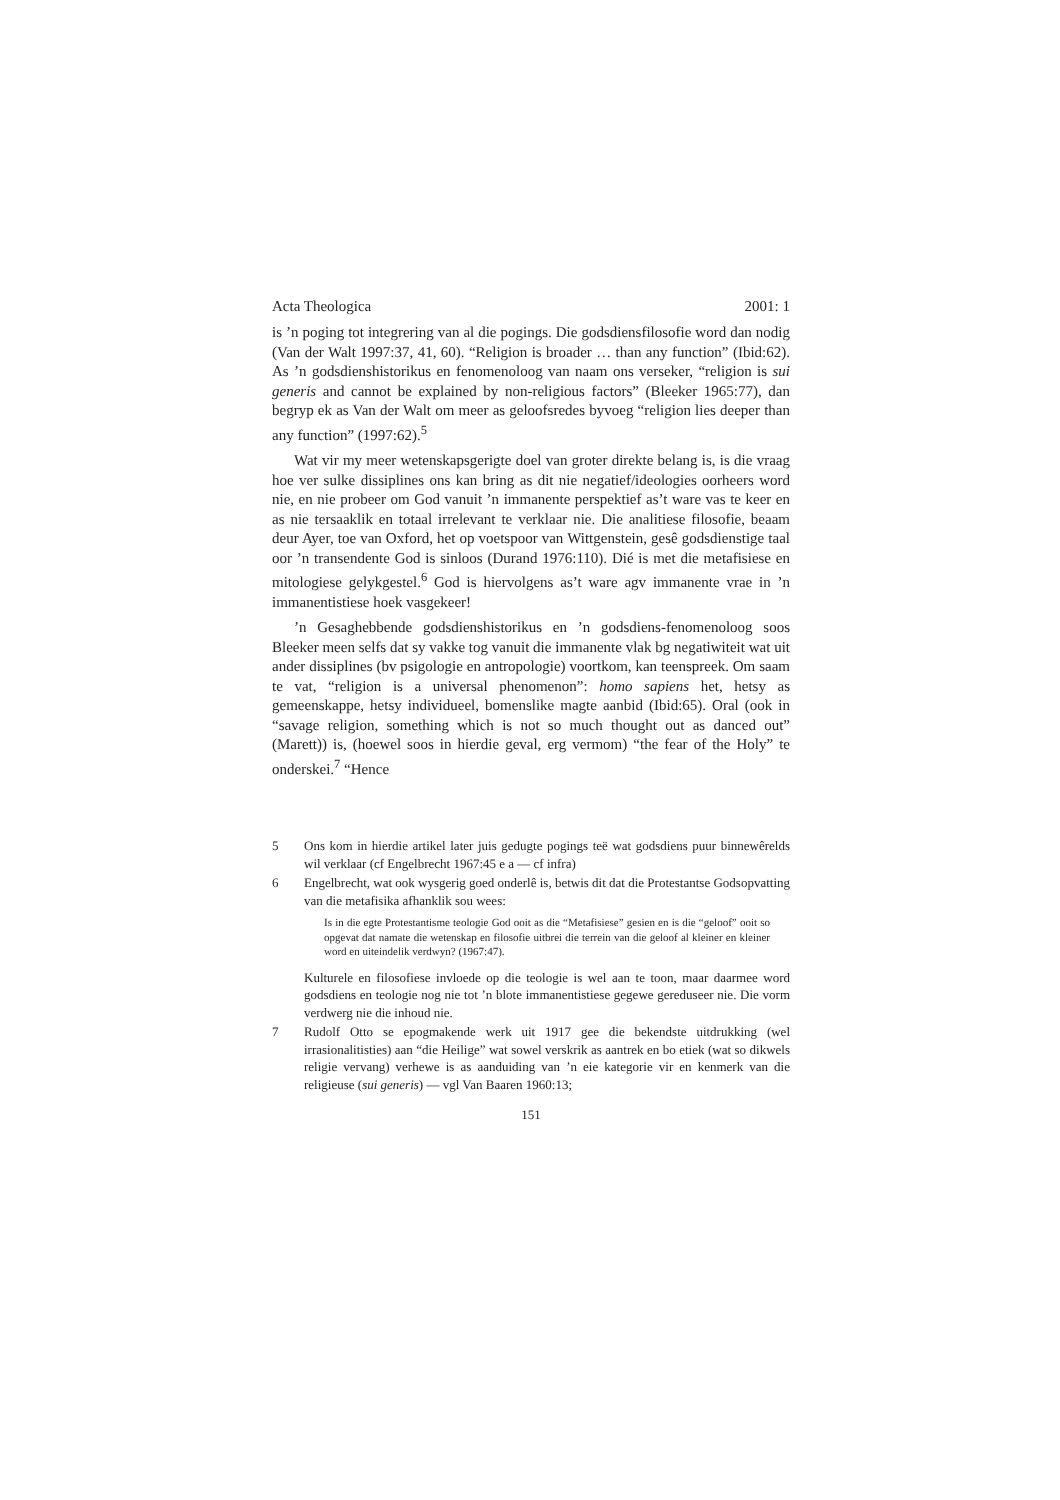Acta Theologica 2001: 1
is ’n poging tot integrering van al die pogings. Die godsdiensfilosofie word dan nodig (Van der Walt 1997:37, 41, 60). “Religion is broader … than any function” (Ibid:62). As ’n godsdienshistorikus en fenomenoloog van naam ons verseker, “religion is sui generis and cannot be explained by non-religious factors” (Bleeker 1965:77), dan begryp ek as Van der Walt om meer as geloofsredes byvoeg “religion lies deeper than any function” (1997:62).<sup>5</sup>
Wat vir my meer wetenskapsgerigte doel van groter direkte belang is, is die vraag hoe ver sulke dissiplines ons kan bring as dit nie negatief/ideologies oorheers word nie, en nie probeer om God vanuit ’n immanente perspektief as’t ware vas te keer en as nie tersaaklik en totaal irrelevant te verklaar nie. Die analitiese filosofie, beaam deur Ayer, toe van Oxford, het op voetspoor van Wittgenstein, gesê godsdienstige taal oor ’n transendente God is sinloos (Durand 1976:110). Dié is met die metafisiese en mitologiese gelykgestel.<sup>6</sup> God is hiervolgens as’t ware agv immanente vrae in ’n immanentistiese hoek vasgekeer!
’n Gesaghebbende godsdienshistorikus en ’n godsdiens-fenomenoloog soos Bleeker meen selfs dat sy vakke tog vanuit die immanente vlak bg negatiwiteit wat uit ander dissiplines (bv psigologie en antropologie) voortkom, kan teenspreek. Om saam te vat, “religion is a universal phenomenon”: homo sapiens het, hetsy as gemeenskappe, hetsy individueel, bomenslike magte aanbid (Ibid:65). Oral (ook in “savage religion, something which is not so much thought out as danced out” (Marett)) is, (hoewel soos in hierdie geval, erg vermom) “the fear of the Holy” te onderskei.<sup>7</sup> “Hence
5 Ons kom in hierdie artikel later juis gedugte pogings teë wat godsdiens puur binnewêrelds wil verklaar (cf Engelbrecht 1967:45 e a — cf infra)
6 Engelbrecht, wat ook wysgerig goed onderlê is, betwis dit dat die Protestantse Godsopvatting van die metafisika afhanklik sou wees:
Is in die egte Protestantisme teologie God ooit as die “Metafisiese” gesien en is die “geloof” ooit so opgevat dat namate die wetenskap en filosofie uitbrei die terrein van die geloof al kleiner en kleiner word en uiteindelik verdwyn? (1967:47).
Kulturele en filosofiese invloede op die teologie is wel aan te toon, maar daarmee word godsdiens en teologie nog nie tot ’n blote immanentistiese gegewe gereduseer nie. Die vorm verdwerg nie die inhoud nie.
7 Rudolf Otto se epogmakende werk uit 1917 gee die bekendste uitdrukking (wel irrasionalitisties) aan “die Heilige” wat sowel verskrik as aantrek en bo etiek (wat so dikwels religie vervang) verhewe is as aanduiding van ’n eie kategorie vir en kenmerk van die religieuse (sui generis) — vgl Van Baaren 1960:13;
151